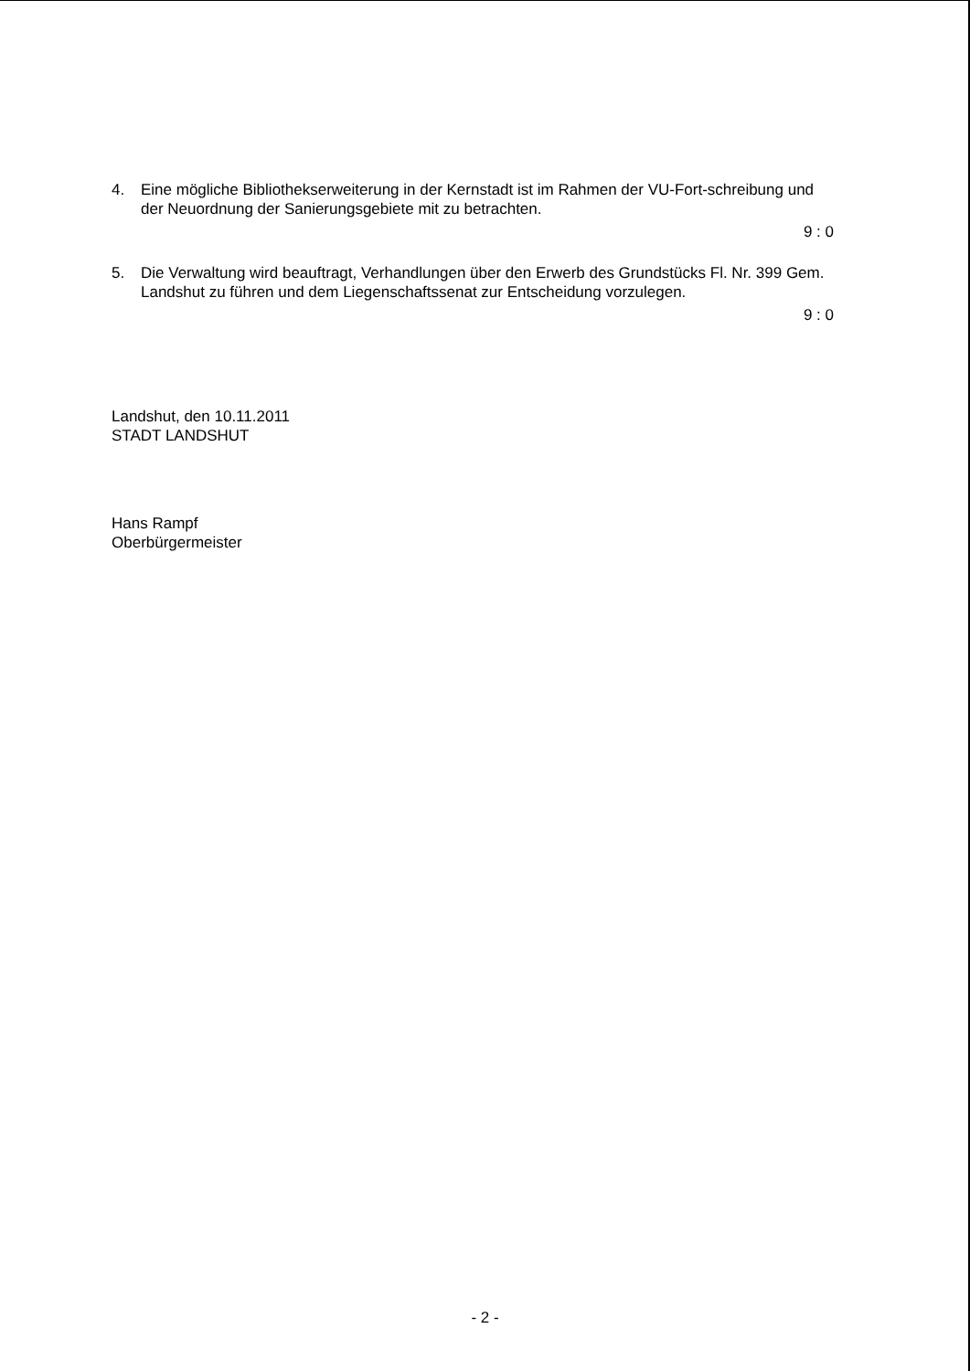4. Eine mögliche Bibliothekserweiterung in der Kernstadt ist im Rahmen der VU-Fort-schreibung und der Neuordnung der Sanierungsgebiete mit zu betrachten.
9 : 0
5. Die Verwaltung wird beauftragt, Verhandlungen über den Erwerb des Grundstücks Fl. Nr. 399 Gem. Landshut zu führen und dem Liegenschaftssenat zur Entscheidung vorzulegen.
9 : 0
Landshut, den 10.11.2011
STADT LANDSHUT
Hans Rampf
Oberbürgermeister
- 2 -